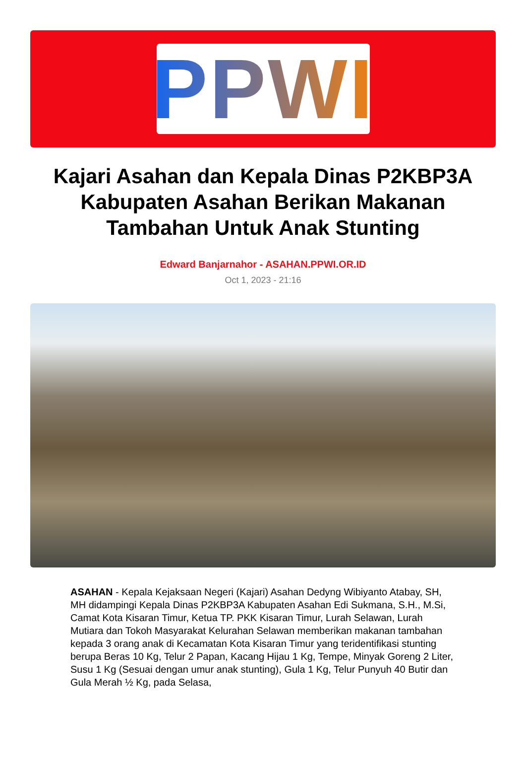PPWI
Kajari Asahan dan Kepala Dinas P2KBP3A Kabupaten Asahan Berikan Makanan Tambahan Untuk Anak Stunting
Edward Banjarnahor - ASAHAN.PPWI.OR.ID
Oct 1, 2023 - 21:16
ASAHAN - Kepala Kejaksaan Negeri (Kajari) Asahan Dedyng Wibiyanto Atabay, SH, MH didampingi Kepala Dinas P2KBP3A Kabupaten Asahan Edi Sukmana, S.H., M.Si, Camat Kota Kisaran Timur, Ketua TP. PKK Kisaran Timur, Lurah Selawan, Lurah Mutiara dan Tokoh Masyarakat Kelurahan Selawan memberikan makanan tambahan kepada 3 orang anak di Kecamatan Kota Kisaran Timur yang teridentifikasi stunting berupa Beras 10 Kg, Telur 2 Papan, Kacang Hijau 1 Kg, Tempe, Minyak Goreng 2 Liter, Susu 1 Kg (Sesuai dengan umur anak stunting), Gula 1 Kg, Telur Punyuh 40 Butir dan Gula Merah ½ Kg, pada Selasa,